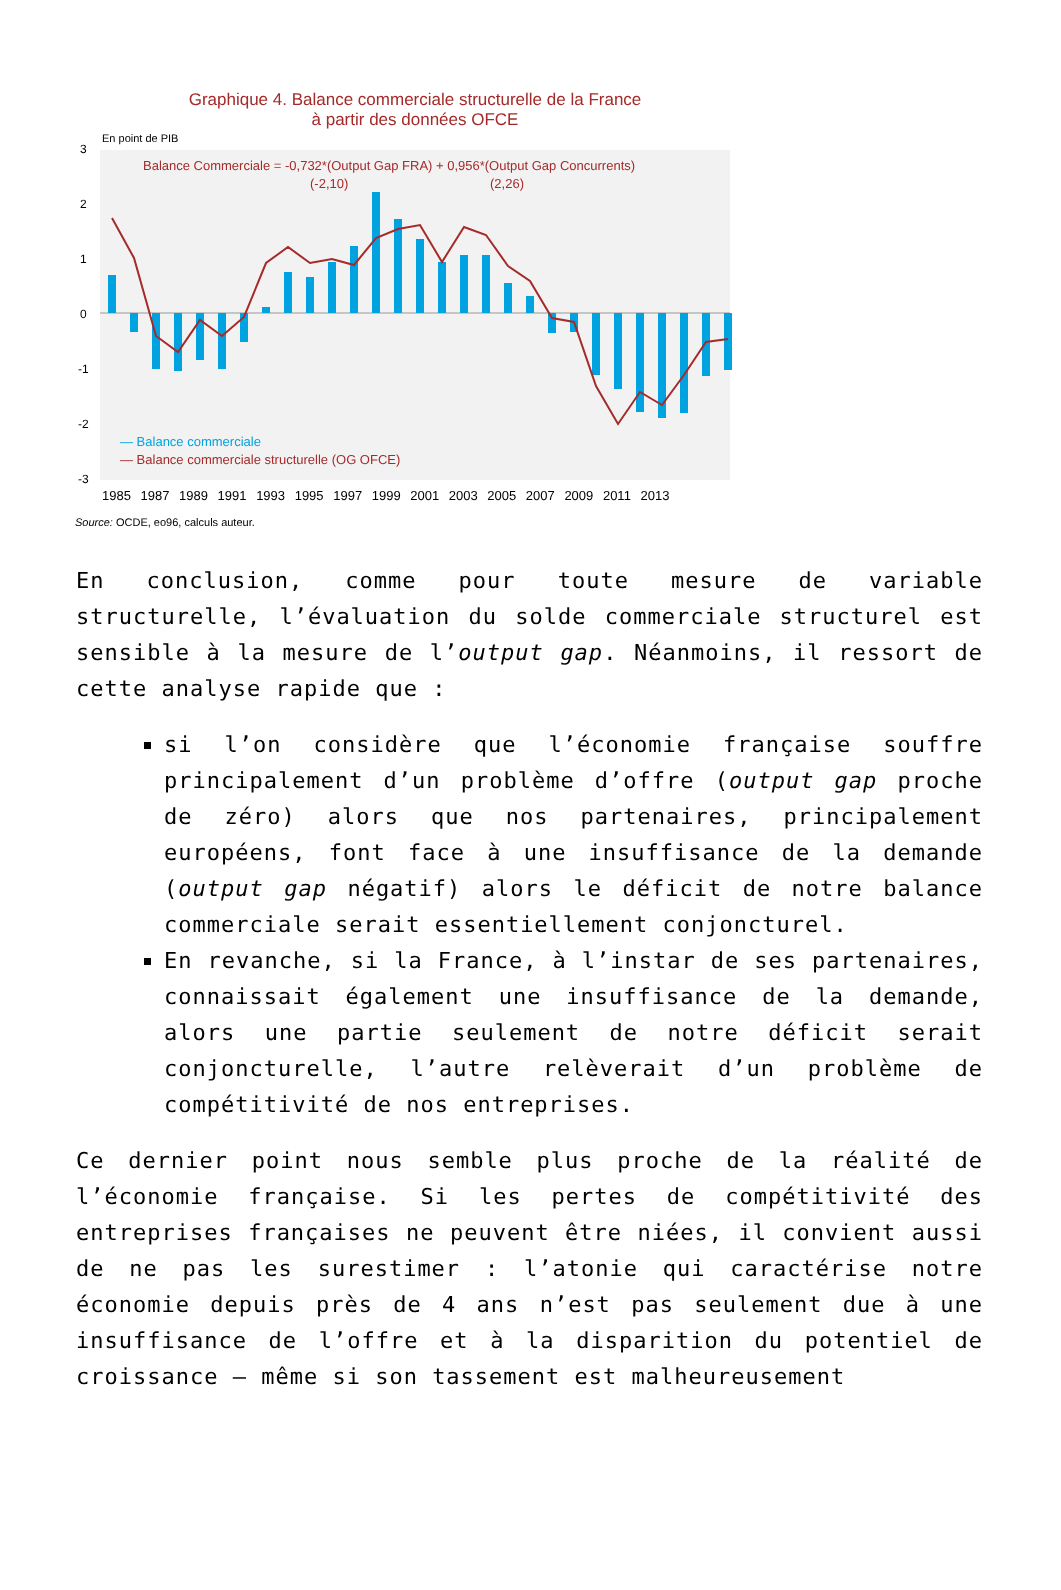Graphique 4. Balance commerciale structurelle de la France
à partir des données OFCE
En point de PIB
3
2
1
0
-1
-2
-3
Balance Commerciale = -0,732*(Output Gap FRA) + 0,956*(Output Gap Concurrents)
(-2,10)
(2,26)
— Balance commerciale
— Balance commerciale structurelle (OG OFCE)
1985 1987 1989 1991 1993 1995 1997 1999 2001 2003 2005 2007 2009 2011 2013
Source: OCDE, eo96, calculs auteur.
En conclusion, comme pour toute mesure de variable structurelle, l’évaluation du solde commerciale structurel est sensible à la mesure de l’output gap. Néanmoins, il ressort de cette analyse rapide que :
si l’on considère que l’économie française souffre principalement d’un problème d’offre (output gap proche de zéro) alors que nos partenaires, principalement européens, font face à une insuffisance de la demande (output gap négatif) alors le déficit de notre balance commerciale serait essentiellement conjoncturel.
En revanche, si la France, à l’instar de ses partenaires, connaissait également une insuffisance de la demande, alors une partie seulement de notre déficit serait conjoncturelle, l’autre relèverait d’un problème de compétitivité de nos entreprises.
Ce dernier point nous semble plus proche de la réalité de l’économie française. Si les pertes de compétitivité des entreprises françaises ne peuvent être niées, il convient aussi de ne pas les surestimer : l’atonie qui caractérise notre économie depuis près de 4 ans n’est pas seulement due à une insuffisance de l’offre et à la disparition du potentiel de croissance – même si son tassement est malheureusement